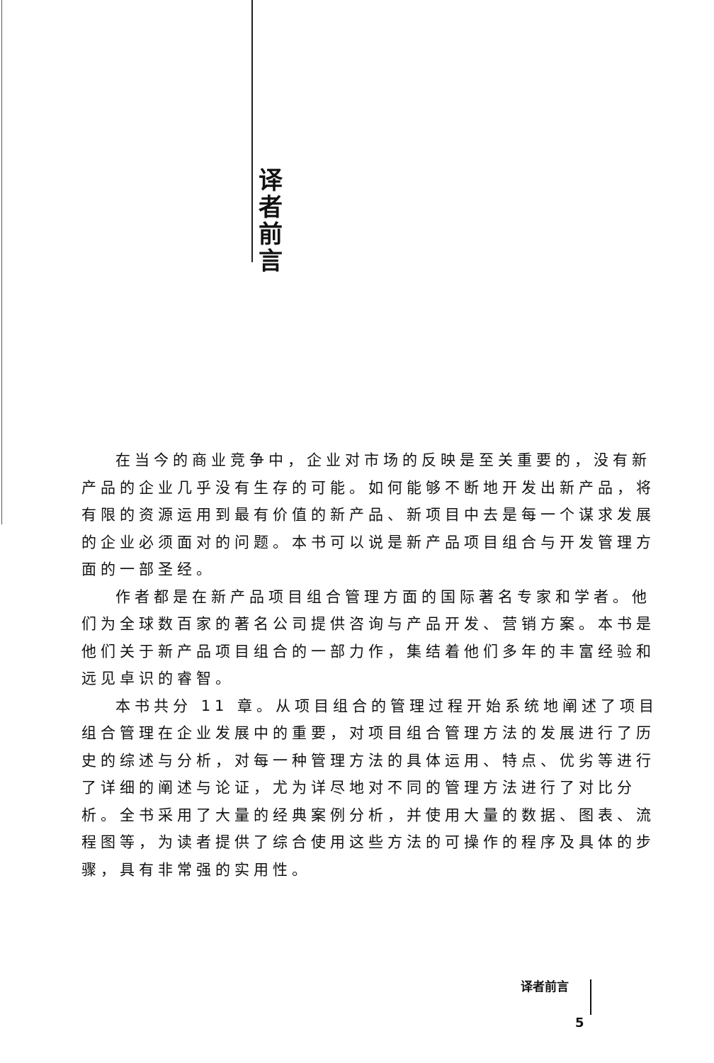译 者 前 言
在当今的商业竞争中，企业对市场的反映是至关重要的，没有新产品的企业几乎没有生存的可能。如何能够不断地开发出新产品，将有限的资源运用到最有价值的新产品、新项目中去是每一个谋求发展的企业必须面对的问题。本书可以说是新产品项目组合与开发管理方面的一部圣经。
作者都是在新产品项目组合管理方面的国际著名专家和学者。他们为全球数百家的著名公司提供咨询与产品开发、营销方案。本书是他们关于新产品项目组合的一部力作，集结着他们多年的丰富经验和远见卓识的睿智。
本书共分 11 章。从项目组合的管理过程开始系统地阐述了项目组合管理在企业发展中的重要，对项目组合管理方法的发展进行了历史的综述与分析，对每一种管理方法的具体运用、特点、优劣等进行了详细的阐述与论证，尤为详尽地对不同的管理方法进行了对比分析。全书采用了大量的经典案例分析，并使用大量的数据、图表、流程图等，为读者提供了综合使用这些方法的可操作的程序及具体的步骤，具有非常强的实用性。
译者前言
5